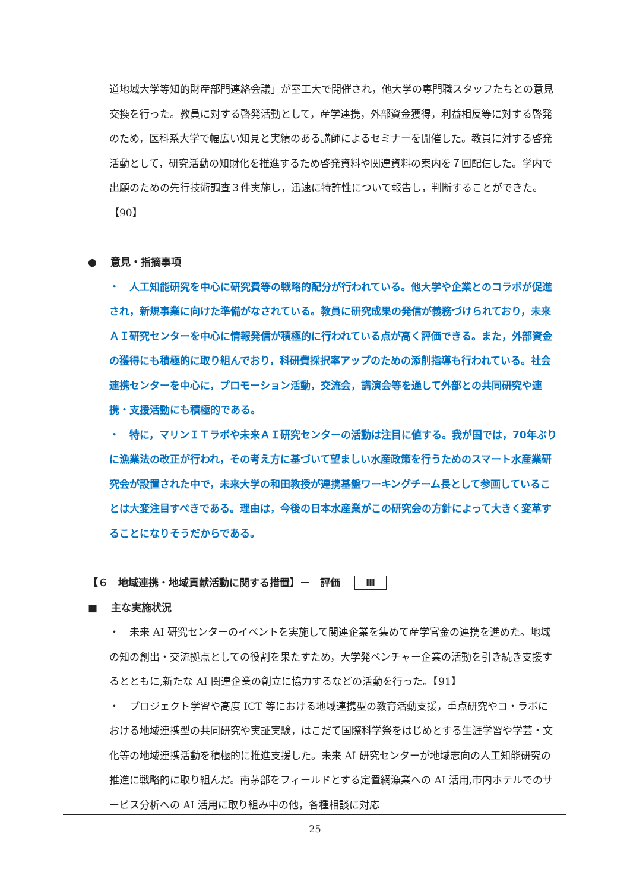道地域大学等知的財産部門連絡会議」が室工大で開催され，他大学の専門職スタッフたちとの意見交換を行った。教員に対する啓発活動として，産学連携，外部資金獲得，利益相反等に対する啓発のため，医科系大学で幅広い知見と実績のある講師によるセミナーを開催した。教員に対する啓発活動として，研究活動の知財化を推進するため啓発資料や関連資料の案内を７回配信した。学内で出願のための先行技術調査３件実施し，迅速に特許性について報告し，判断することができた。【90】
●　 意見・指摘事項
・　人工知能研究を中心に研究費等の戦略的配分が行われている。他大学や企業とのコラボが促進され，新規事業に向けた準備がなされている。教員に研究成果の発信が義務づけられており，未来ＡＩ研究センターを中心に情報発信が積極的に行われている点が高く評価できる。また，外部資金の獲得にも積極的に取り組んでおり，科研費採択率アップのための添削指導も行われている。社会連携センターを中心に，プロモーション活動，交流会，講演会等を通して外部との共同研究や連携・支援活動にも積極的である。
・　特に，マリンＩＴラボや未来ＡＩ研究センターの活動は注目に値する。我が国では，70年ぶりに漁業法の改正が行われ，その考え方に基づいて望ましい水産政策を行うためのスマート水産業研究会が設置された中で，未来大学の和田教授が連携基盤ワーキングチーム長として参画していることは大変注目すべきである。理由は，今後の日本水産業がこの研究会の方針によって大きく変革することになりそうだからである。
【６　地域連携・地域貢献活動に関する措置】－　評価 Ⅲ
■　 主な実施状況
・　未来 AI 研究センターのイベントを実施して関連企業を集めて産学官金の連携を進めた。地域の知の創出・交流拠点としての役割を果たすため，大学発ベンチャー企業の活動を引き続き支援するとともに,新たな AI 関連企業の創立に協力するなどの活動を行った。【91】
・　プロジェクト学習や高度 ICT 等における地域連携型の教育活動支援，重点研究やコ・ラボにおける地域連携型の共同研究や実証実験，はこだて国際科学祭をはじめとする生涯学習や学芸・文化等の地域連携活動を積極的に推進支援した。未来 AI 研究センターが地域志向の人工知能研究の推進に戦略的に取り組んだ。南茅部をフィールドとする定置網漁業への AI 活用,市内ホテルでのサービス分析への AI 活用に取り組み中の他，各種相談に対応
25